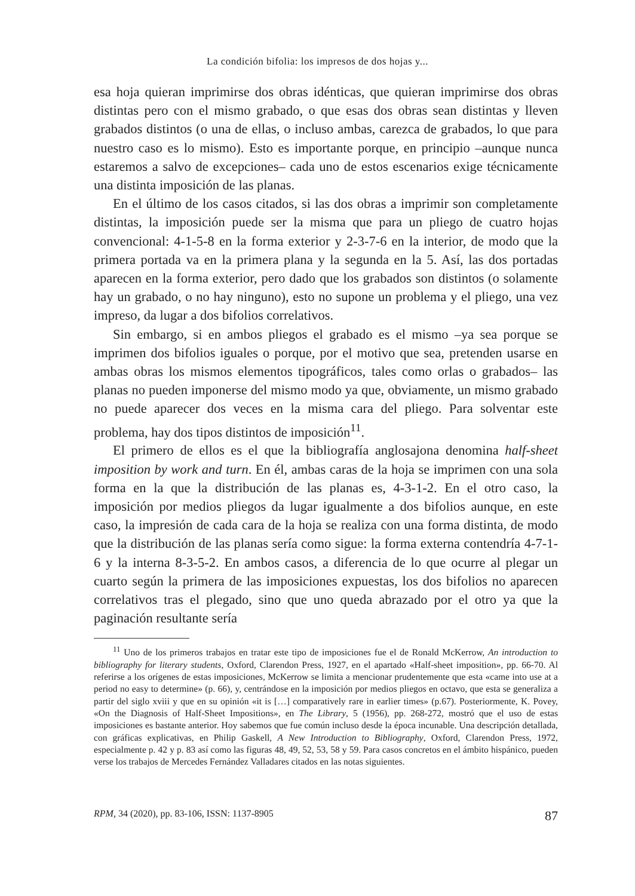La condición bifolia: los impresos de dos hojas y...
esa hoja quieran imprimirse dos obras idénticas, que quieran imprimirse dos obras distintas pero con el mismo grabado, o que esas dos obras sean distintas y lleven grabados distintos (o una de ellas, o incluso ambas, carezca de grabados, lo que para nuestro caso es lo mismo). Esto es importante porque, en principio –aunque nunca estaremos a salvo de excepciones– cada uno de estos escenarios exige técnicamente una distinta imposición de las planas.
En el último de los casos citados, si las dos obras a imprimir son completamente distintas, la imposición puede ser la misma que para un pliego de cuatro hojas convencional: 4-1-5-8 en la forma exterior y 2-3-7-6 en la interior, de modo que la primera portada va en la primera plana y la segunda en la 5. Así, las dos portadas aparecen en la forma exterior, pero dado que los grabados son distintos (o solamente hay un grabado, o no hay ninguno), esto no supone un problema y el pliego, una vez impreso, da lugar a dos bifolios correlativos.
Sin embargo, si en ambos pliegos el grabado es el mismo –ya sea porque se imprimen dos bifolios iguales o porque, por el motivo que sea, pretenden usarse en ambas obras los mismos elementos tipográficos, tales como orlas o grabados– las planas no pueden imponerse del mismo modo ya que, obviamente, un mismo grabado no puede aparecer dos veces en la misma cara del pliego. Para solventar este problema, hay dos tipos distintos de imposición<sup>11</sup>.
El primero de ellos es el que la bibliografía anglosajona denomina half-sheet imposition by work and turn. En él, ambas caras de la hoja se imprimen con una sola forma en la que la distribución de las planas es, 4-3-1-2. En el otro caso, la imposición por medios pliegos da lugar igualmente a dos bifolios aunque, en este caso, la impresión de cada cara de la hoja se realiza con una forma distinta, de modo que la distribución de las planas sería como sigue: la forma externa contendría 4-7-1-6 y la interna 8-3-5-2. En ambos casos, a diferencia de lo que ocurre al plegar un cuarto según la primera de las imposiciones expuestas, los dos bifolios no aparecen correlativos tras el plegado, sino que uno queda abrazado por el otro ya que la paginación resultante sería
<sup>11</sup> Uno de los primeros trabajos en tratar este tipo de imposiciones fue el de Ronald McKerrow, An introduction to bibliography for literary students, Oxford, Clarendon Press, 1927, en el apartado «Half-sheet imposition», pp. 66-70. Al referirse a los orígenes de estas imposiciones, McKerrow se limita a mencionar prudentemente que esta «came into use at a period no easy to determine» (p. 66), y, centrándose en la imposición por medios pliegos en octavo, que esta se generaliza a partir del siglo xviii y que en su opinión «it is […] comparatively rare in earlier times» (p.67). Posteriormente, K. Povey, «On the Diagnosis of Half-Sheet Impositions», en The Library, 5 (1956), pp. 268-272, mostró que el uso de estas imposiciones es bastante anterior. Hoy sabemos que fue común incluso desde la época incunable. Una descripción detallada, con gráficas explicativas, en Philip Gaskell, A New Introduction to Bibliography, Oxford, Clarendon Press, 1972, especialmente p. 42 y p. 83 así como las figuras 48, 49, 52, 53, 58 y 59. Para casos concretos en el ámbito hispánico, pueden verse los trabajos de Mercedes Fernández Valladares citados en las notas siguientes.
RPM, 34 (2020), pp. 83-106, ISSN: 1137-8905 87